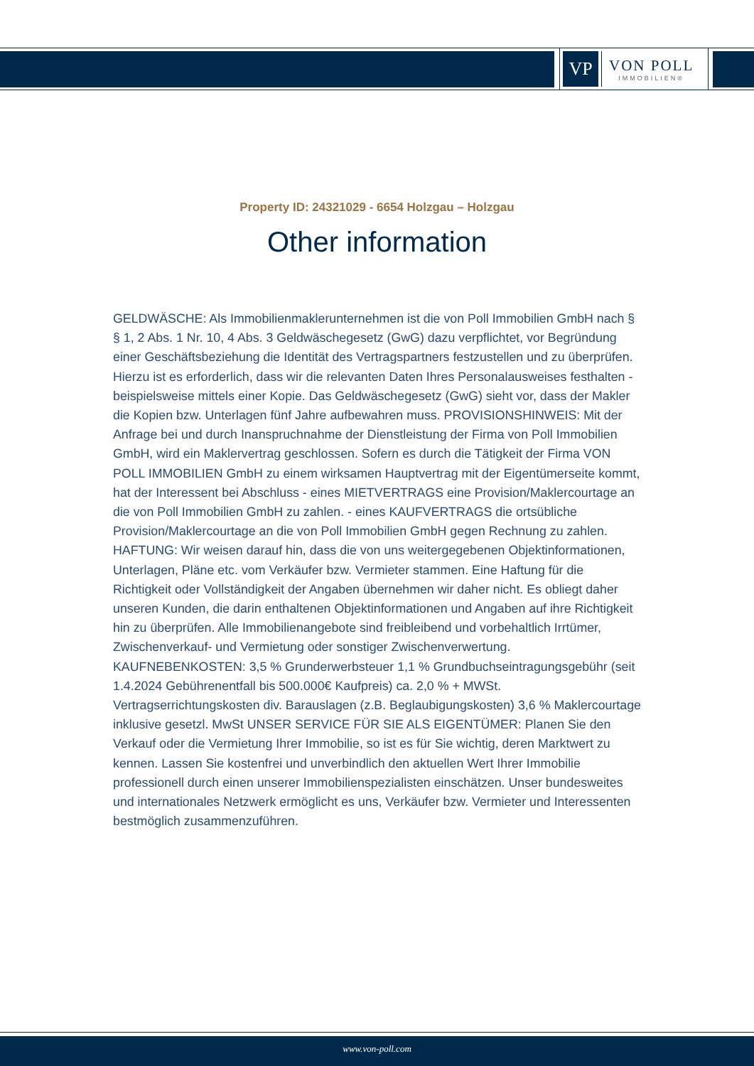VP
VON POLL
IMMOBILIEN®
Property ID: 24321029 - 6654 Holzgau – Holzgau
Other information
GELDWÄSCHE: Als Immobilienmaklerunternehmen ist die von Poll Immobilien GmbH nach § § 1, 2 Abs. 1 Nr. 10, 4 Abs. 3 Geldwäschegesetz (GwG) dazu verpflichtet, vor Begründung einer Geschäftsbeziehung die Identität des Vertragspartners festzustellen und zu überprüfen. Hierzu ist es erforderlich, dass wir die relevanten Daten Ihres Personalausweises festhalten - beispielsweise mittels einer Kopie. Das Geldwäschegesetz (GwG) sieht vor, dass der Makler die Kopien bzw. Unterlagen fünf Jahre aufbewahren muss. PROVISIONSHINWEIS: Mit der Anfrage bei und durch Inanspruchnahme der Dienstleistung der Firma von Poll Immobilien GmbH, wird ein Maklervertrag geschlossen. Sofern es durch die Tätigkeit der Firma VON POLL IMMOBILIEN GmbH zu einem wirksamen Hauptvertrag mit der Eigentümerseite kommt, hat der Interessent bei Abschluss - eines MIETVERTRAGS eine Provision/Maklercourtage an die von Poll Immobilien GmbH zu zahlen. - eines KAUFVERTRAGS die ortsübliche Provision/Maklercourtage an die von Poll Immobilien GmbH gegen Rechnung zu zahlen. HAFTUNG: Wir weisen darauf hin, dass die von uns weitergegebenen Objektinformationen, Unterlagen, Pläne etc. vom Verkäufer bzw. Vermieter stammen. Eine Haftung für die Richtigkeit oder Vollständigkeit der Angaben übernehmen wir daher nicht. Es obliegt daher unseren Kunden, die darin enthaltenen Objektinformationen und Angaben auf ihre Richtigkeit hin zu überprüfen. Alle Immobilienangebote sind freibleibend und vorbehaltlich Irrtümer, Zwischenverkauf- und Vermietung oder sonstiger Zwischenverwertung. KAUFNEBENKOSTEN: 3,5 % Grunderwerbsteuer 1,1 % Grundbuchseintragungsgebühr (seit 1.4.2024 Gebührenentfall bis 500.000€ Kaufpreis) ca. 2,0 % + MWSt. Vertragserrichtungskosten div. Barauslagen (z.B. Beglaubigungskosten) 3,6 % Maklercourtage inklusive gesetzl. MwSt UNSER SERVICE FÜR SIE ALS EIGENTÜMER: Planen Sie den Verkauf oder die Vermietung Ihrer Immobilie, so ist es für Sie wichtig, deren Marktwert zu kennen. Lassen Sie kostenfrei und unverbindlich den aktuellen Wert Ihrer Immobilie professionell durch einen unserer Immobilienspezialisten einschätzen. Unser bundesweites und internationales Netzwerk ermöglicht es uns, Verkäufer bzw. Vermieter und Interessenten bestmöglich zusammenzuführen.
www.von-poll.com